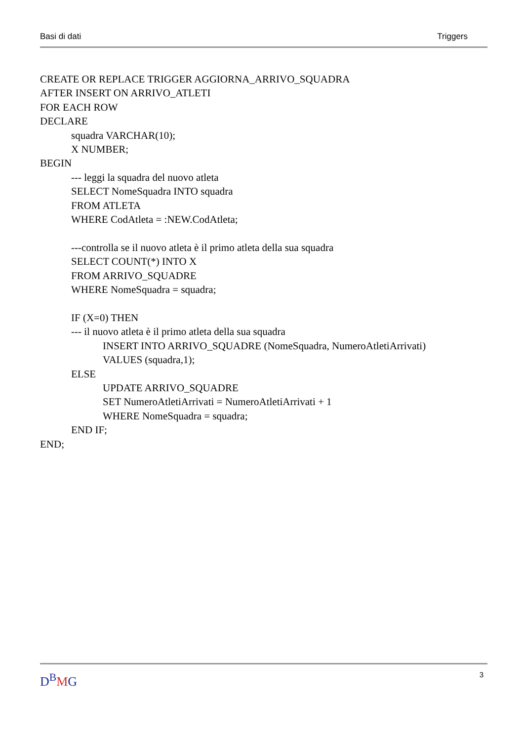Basi di dati Triggers
CREATE OR REPLACE TRIGGER AGGIORNA_ARRIVO_SQUADRA
AFTER INSERT ON ARRIVO_ATLETI
FOR EACH ROW
DECLARE
squadra VARCHAR(10);
X NUMBER;
BEGIN
--- leggi la squadra del nuovo atleta
SELECT NomeSquadra INTO squadra
FROM ATLETA
WHERE CodAtleta = :NEW.CodAtleta;
---controlla se il nuovo atleta è il primo atleta della sua squadra
SELECT COUNT(*) INTO X
FROM ARRIVO_SQUADRE
WHERE NomeSquadra = squadra;
IF (X=0) THEN
--- il nuovo atleta è il primo atleta della sua squadra
INSERT INTO ARRIVO_SQUADRE (NomeSquadra, NumeroAtletiArrivati)
VALUES (squadra,1);
ELSE
UPDATE ARRIVO_SQUADRE
SET NumeroAtletiArrivati = NumeroAtletiArrivati + 1
WHERE NomeSquadra = squadra;
END IF;
END;
D<sup>B</sup>MG 3